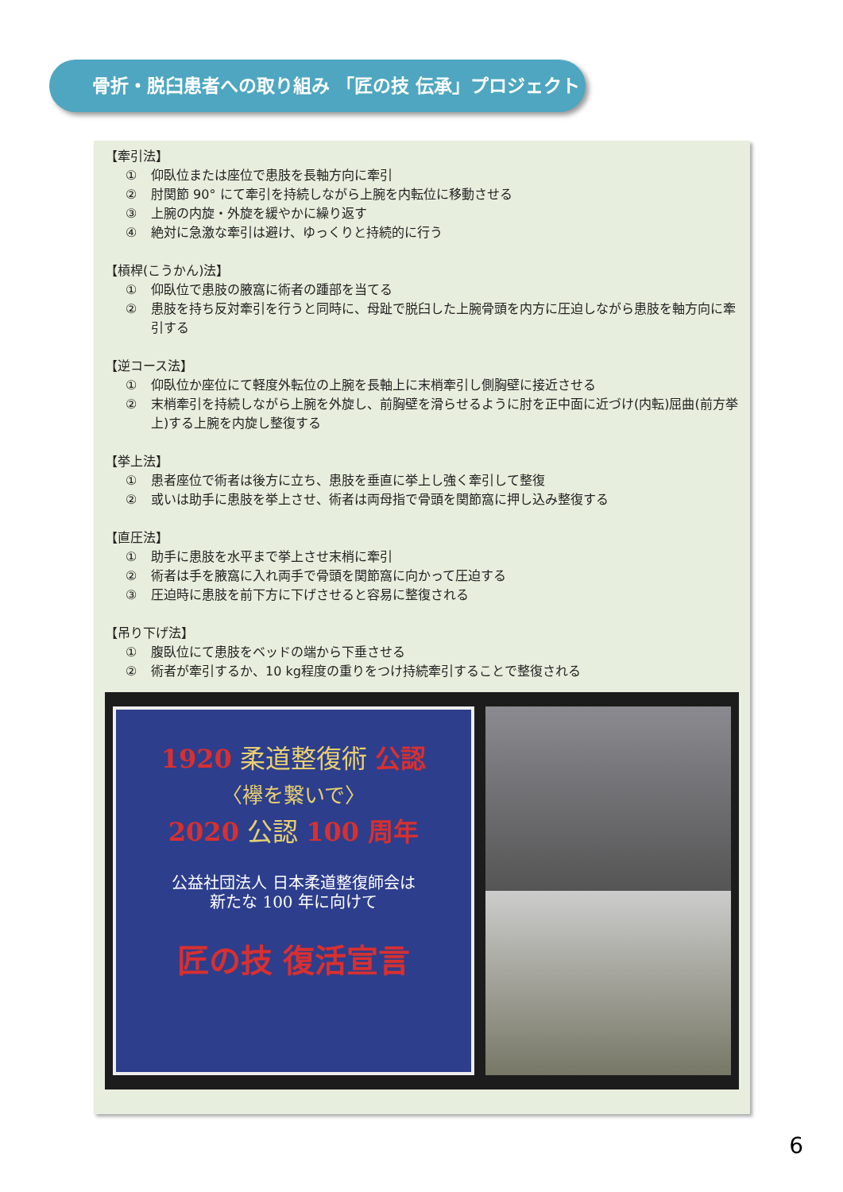骨折・脱臼患者への取り組み 「匠の技 伝承」プロジェクト
【牽引法】
① 仰臥位または座位で患肢を長軸方向に牽引
② 肘関節 90° にて牽引を持続しながら上腕を内転位に移動させる
③ 上腕の内旋・外旋を緩やかに繰り返す
④ 絶対に急激な牽引は避け、ゆっくりと持続的に行う
【槓桿(こうかん)法】
① 仰臥位で患肢の腋窩に術者の踵部を当てる
② 患肢を持ち反対牽引を行うと同時に、母趾で脱臼した上腕骨頭を内方に圧迫しながら患肢を軸方向に牽引する
【逆コース法】
① 仰臥位か座位にて軽度外転位の上腕を長軸上に末梢牽引し側胸壁に接近させる
② 末梢牽引を持続しながら上腕を外旋し、前胸壁を滑らせるように肘を正中面に近づけ(内転)屈曲(前方挙上)する上腕を内旋し整復する
【挙上法】
① 患者座位で術者は後方に立ち、患肢を垂直に挙上し強く牽引して整復
② 或いは助手に患肢を挙上させ、術者は両母指で骨頭を関節窩に押し込み整復する
【直圧法】
① 助手に患肢を水平まで挙上させ末梢に牽引
② 術者は手を腋窩に入れ両手で骨頭を関節窩に向かって圧迫する
③ 圧迫時に患肢を前下方に下げさせると容易に整復される
【吊り下げ法】
① 腹臥位にて患肢をベッドの端から下垂させる
② 術者が牽引するか、10 kg程度の重りをつけ持続牽引することで整復される
1920 柔道整復術 公認
〈襷を繋いで〉
2020 公認 100 周年
公益社団法人 日本柔道整復師会は
新たな 100 年に向けて
匠の技 復活宣言
6